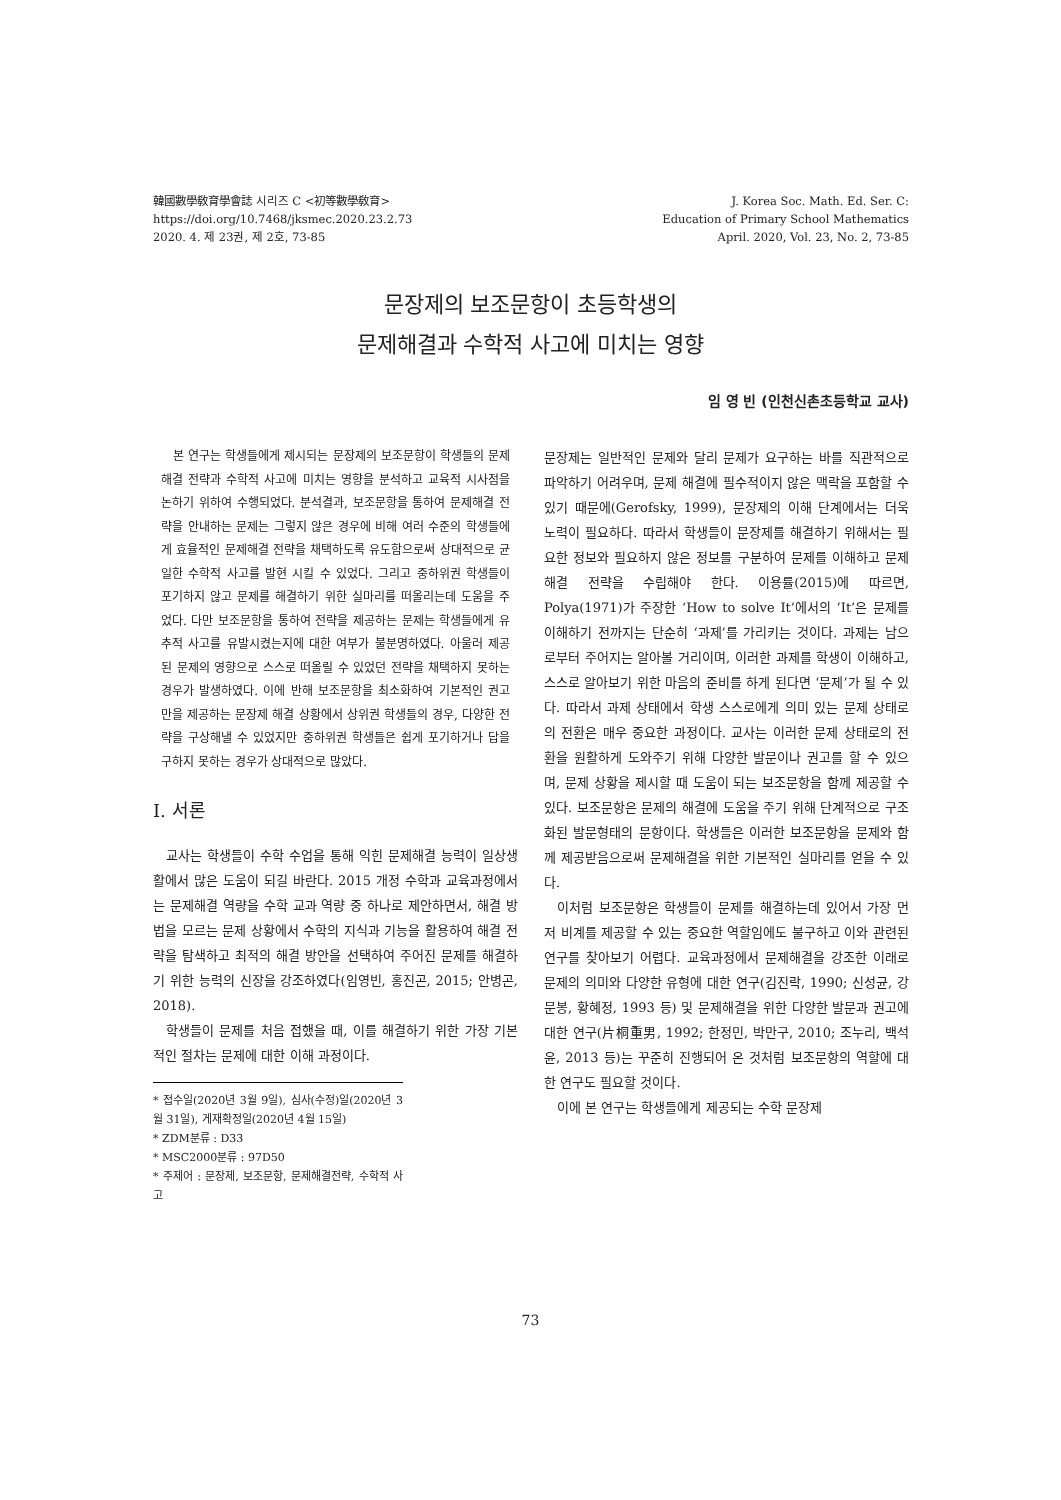韓國數學敎育學會誌 시리즈 C <初等數學敎育>
https://doi.org/10.7468/jksmec.2020.23.2.73
2020. 4. 제 23권, 제 2호, 73-85
J. Korea Soc. Math. Ed. Ser. C:
Education of Primary School Mathematics
April. 2020, Vol. 23, No. 2, 73-85
문장제의 보조문항이 초등학생의
문제해결과 수학적 사고에 미치는 영향
임 영 빈 (인천신촌초등학교 교사)
본 연구는 학생들에게 제시되는 문장제의 보조문항이 학생들의 문제해결 전략과 수학적 사고에 미치는 영향을 분석하고 교육적 시사점을 논하기 위하여 수행되었다. 분석결과, 보조문항을 통하여 문제해결 전략을 안내하는 문제는 그렇지 않은 경우에 비해 여러 수준의 학생들에게 효율적인 문제해결 전략을 채택하도록 유도함으로써 상대적으로 균일한 수학적 사고를 발현 시킬 수 있었다. 그리고 중하위권 학생들이 포기하지 않고 문제를 해결하기 위한 실마리를 떠올리는데 도움을 주었다. 다만 보조문항을 통하여 전략을 제공하는 문제는 학생들에게 유추적 사고를 유발시켰는지에 대한 여부가 불분명하였다. 아울러 제공된 문제의 영향으로 스스로 떠올릴 수 있었던 전략을 채택하지 못하는 경우가 발생하였다. 이에 반해 보조문항을 최소화하여 기본적인 권고만을 제공하는 문장제 해결 상황에서 상위권 학생들의 경우, 다양한 전략을 구상해낼 수 있었지만 중하위권 학생들은 쉽게 포기하거나 답을 구하지 못하는 경우가 상대적으로 많았다.
I. 서론
교사는 학생들이 수학 수업을 통해 익힌 문제해결 능력이 일상생활에서 많은 도움이 되길 바란다. 2015 개정 수학과 교육과정에서는 문제해결 역량을 수학 교과 역량 중 하나로 제안하면서, 해결 방법을 모르는 문제 상황에서 수학의 지식과 기능을 활용하여 해결 전략을 탐색하고 최적의 해결 방안을 선택하여 주어진 문제를 해결하기 위한 능력의 신장을 강조하였다(임영빈, 홍진곤, 2015; 안병곤, 2018).
학생들이 문제를 처음 접했을 때, 이를 해결하기 위한 가장 기본적인 절차는 문제에 대한 이해 과정이다.
* 접수일(2020년 3월 9일), 심사(수정)일(2020년 3월 31일), 게재확정일(2020년 4월 15일)
* ZDM분류 : D33
* MSC2000분류 : 97D50
* 주제어 : 문장제, 보조문항, 문제해결전략, 수학적 사고
문장제는 일반적인 문제와 달리 문제가 요구하는 바를 직관적으로 파악하기 어려우며, 문제 해결에 필수적이지 않은 맥락을 포함할 수 있기 때문에(Gerofsky, 1999), 문장제의 이해 단계에서는 더욱 노력이 필요하다. 따라서 학생들이 문장제를 해결하기 위해서는 필요한 정보와 필요하지 않은 정보를 구분하여 문제를 이해하고 문제해결 전략을 수립해야 한다. 이용률(2015)에 따르면, Polya(1971)가 주장한 ‘How to solve It’에서의 ‘It’은 문제를 이해하기 전까지는 단순히 ‘과제’를 가리키는 것이다. 과제는 남으로부터 주어지는 알아볼 거리이며, 이러한 과제를 학생이 이해하고, 스스로 알아보기 위한 마음의 준비를 하게 된다면 ‘문제’가 될 수 있다. 따라서 과제 상태에서 학생 스스로에게 의미 있는 문제 상태로의 전환은 매우 중요한 과정이다. 교사는 이러한 문제 상태로의 전환을 원활하게 도와주기 위해 다양한 발문이나 권고를 할 수 있으며, 문제 상황을 제시할 때 도움이 되는 보조문항을 함께 제공할 수 있다. 보조문항은 문제의 해결에 도움을 주기 위해 단계적으로 구조화된 발문형태의 문항이다. 학생들은 이러한 보조문항을 문제와 함께 제공받음으로써 문제해결을 위한 기본적인 실마리를 얻을 수 있다.
이처럼 보조문항은 학생들이 문제를 해결하는데 있어서 가장 먼저 비계를 제공할 수 있는 중요한 역할임에도 불구하고 이와 관련된 연구를 찾아보기 어렵다. 교육과정에서 문제해결을 강조한 이래로 문제의 의미와 다양한 유형에 대한 연구(김진락, 1990; 신성균, 강문봉, 황혜정, 1993 등) 및 문제해결을 위한 다양한 발문과 권고에 대한 연구(片桐重男, 1992; 한정민, 박만구, 2010; 조누리, 백석윤, 2013 등)는 꾸준히 진행되어 온 것처럼 보조문항의 역할에 대한 연구도 필요할 것이다.
이에 본 연구는 학생들에게 제공되는 수학 문장제
73